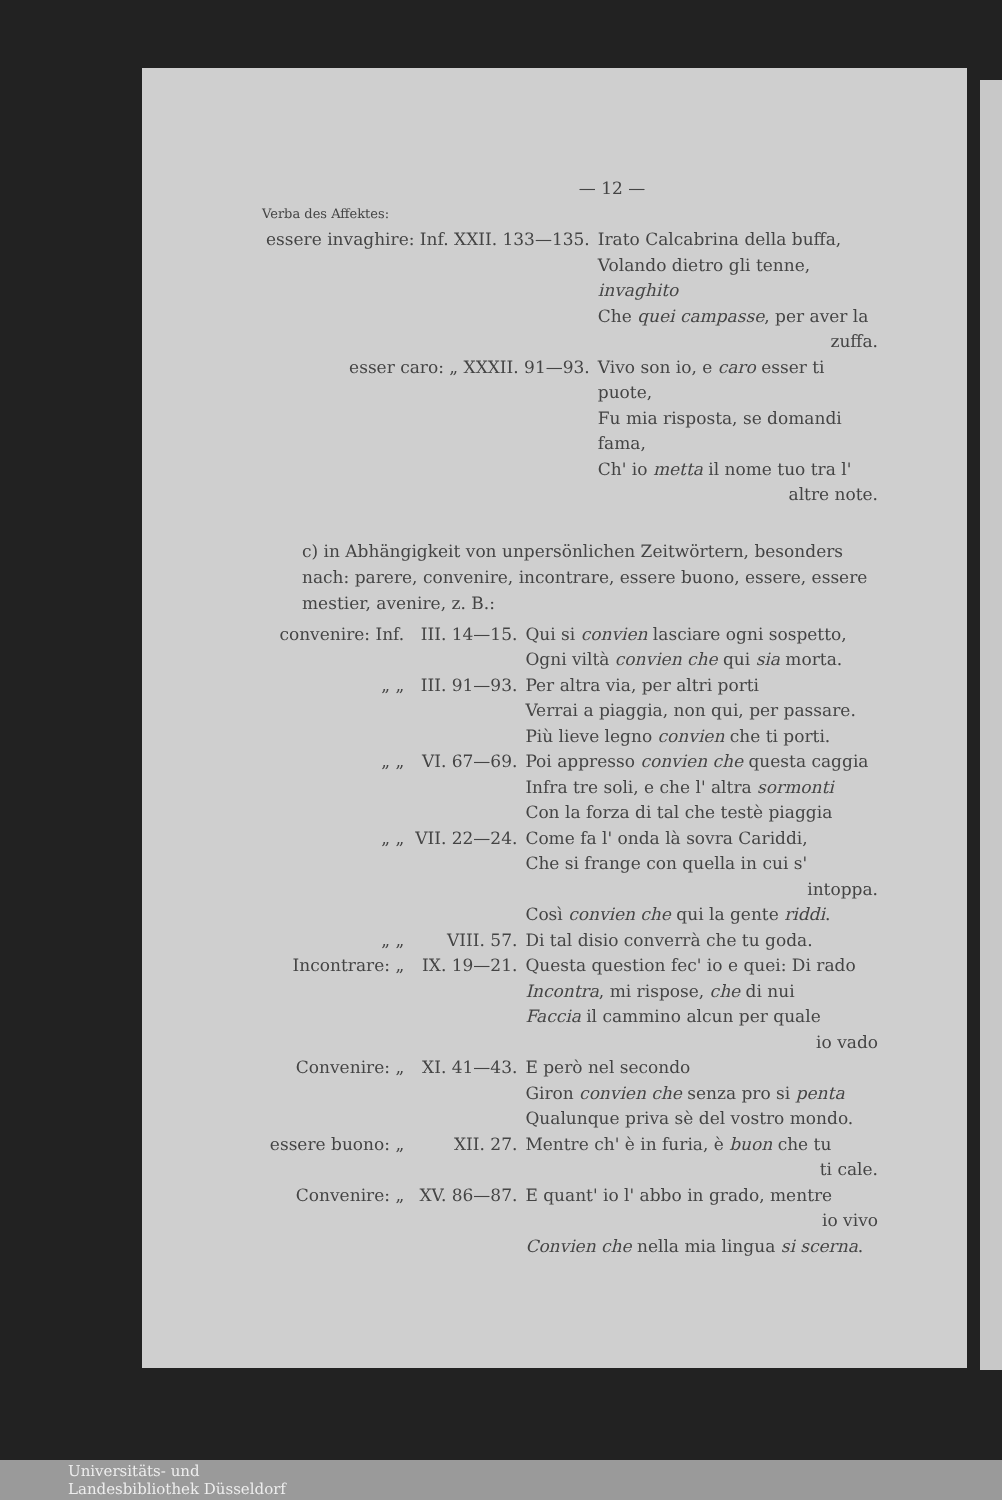— 12 —
Verba des Affektes:
| essere invaghire: Inf. XXII. 133—135. | Irato Calcabrina della buffa, Volando dietro gli tenne, invaghito Che quei campasse , per aver la zuffa. |
| esser caro: „ XXXII. 91—93. | Vivo son io, e caro esser ti puote, Fu mia risposta, se domandi fama, Ch' io metta il nome tuo tra l' altre note. |
c) in Abhängigkeit von unpersönlichen Zeitwörtern, besonders nach: parere, convenire, incontrare, essere buono, essere, essere mestier, avenire, z. B.:
| convenire: Inf. | III. 14—15. | Qui si convien lasciare ogni sospetto, Ogni viltà convien che qui sia morta. |
| „ „ | III. 91—93. | Per altra via, per altri porti Verrai a piaggia, non qui, per passare. Più lieve legno convien che ti porti. |
| „ „ | VI. 67—69. | Poi appresso convien che questa caggia Infra tre soli, e che l' altra sormonti Con la forza di tal che testè piaggia |
| „ „ | VII. 22—24. | Come fa l' onda là sovra Cariddi, Che si frange con quella in cui s' intoppa. Così convien che qui la gente riddi . |
| „ „ | VIII. 57. | Di tal disio converrà che tu goda. |
| Incontrare: „ | IX. 19—21. | Questa question fec' io e quei: Di rado Incontra , mi rispose, che di nui Faccia il cammino alcun per quale io vado |
| Convenire: „ | XI. 41—43. | E però nel secondo Giron convien che senza pro si penta Qualunque priva sè del vostro mondo. |
| essere buono: „ | XII. 27. | Mentre ch' è in furia, è buon che tu ti cale. |
| Convenire: „ | XV. 86—87. | E quant' io l' abbo in grado, mentre io vivo Convien che nella mia lingua si scerna . |
Universitäts- und
Landesbibliothek Düsseldorf